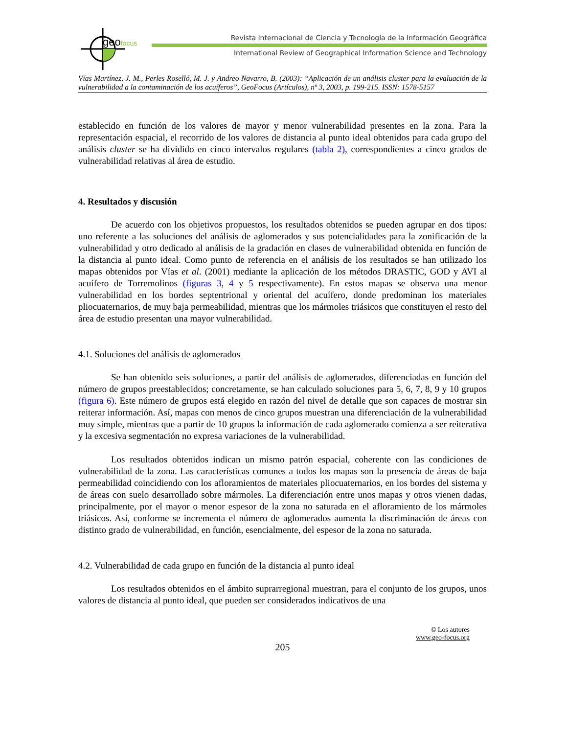geofocus
Revista Internacional de Ciencia y Tecnología de la Información Geográfica
International Review of Geographical Information Science and Technology
Vías Martínez, J. M., Perles Roselló, M. J. y Andreo Navarro, B. (2003): “Aplicación de un análisis cluster para la evaluación de la vulnerabilidad a la contaminación de los acuíferos”, GeoFocus (Artículos), nº 3, 2003, p. 199-215. ISSN: 1578-5157
establecido en función de los valores de mayor y menor vulnerabilidad presentes en la zona. Para la representación espacial, el recorrido de los valores de distancia al punto ideal obtenidos para cada grupo del análisis cluster se ha dividido en cinco intervalos regulares (tabla 2), correspondientes a cinco grados de vulnerabilidad relativas al área de estudio.
4. Resultados y discusión
De acuerdo con los objetivos propuestos, los resultados obtenidos se pueden agrupar en dos tipos: uno referente a las soluciones del análisis de aglomerados y sus potencialidades para la zonificación de la vulnerabilidad y otro dedicado al análisis de la gradación en clases de vulnerabilidad obtenida en función de la distancia al punto ideal. Como punto de referencia en el análisis de los resultados se han utilizado los mapas obtenidos por Vías et al. (2001) mediante la aplicación de los métodos DRASTIC, GOD y AVI al acuífero de Torremolinos (figuras 3, 4 y 5 respectivamente). En estos mapas se observa una menor vulnerabilidad en los bordes septentrional y oriental del acuífero, donde predominan los materiales pliocuaternarios, de muy baja permeabilidad, mientras que los mármoles triásicos que constituyen el resto del área de estudio presentan una mayor vulnerabilidad.
4.1. Soluciones del análisis de aglomerados
Se han obtenido seis soluciones, a partir del análisis de aglomerados, diferenciadas en función del número de grupos preestablecidos; concretamente, se han calculado soluciones para 5, 6, 7, 8, 9 y 10 grupos (figura 6). Este número de grupos está elegido en razón del nivel de detalle que son capaces de mostrar sin reiterar información. Así, mapas con menos de cinco grupos muestran una diferenciación de la vulnerabilidad muy simple, mientras que a partir de 10 grupos la información de cada aglomerado comienza a ser reiterativa y la excesiva segmentación no expresa variaciones de la vulnerabilidad.
Los resultados obtenidos indican un mismo patrón espacial, coherente con las condiciones de vulnerabilidad de la zona. Las características comunes a todos los mapas son la presencia de áreas de baja permeabilidad coincidiendo con los afloramientos de materiales pliocuaternarios, en los bordes del sistema y de áreas con suelo desarrollado sobre mármoles. La diferenciación entre unos mapas y otros vienen dadas, principalmente, por el mayor o menor espesor de la zona no saturada en el afloramiento de los mármoles triásicos. Así, conforme se incrementa el número de aglomerados aumenta la discriminación de áreas con distinto grado de vulnerabilidad, en función, esencialmente, del espesor de la zona no saturada.
4.2. Vulnerabilidad de cada grupo en función de la distancia al punto ideal
Los resultados obtenidos en el ámbito suprarregional muestran, para el conjunto de los grupos, unos valores de distancia al punto ideal, que pueden ser considerados indicativos de una
© Los autores
www.geo-focus.org
205